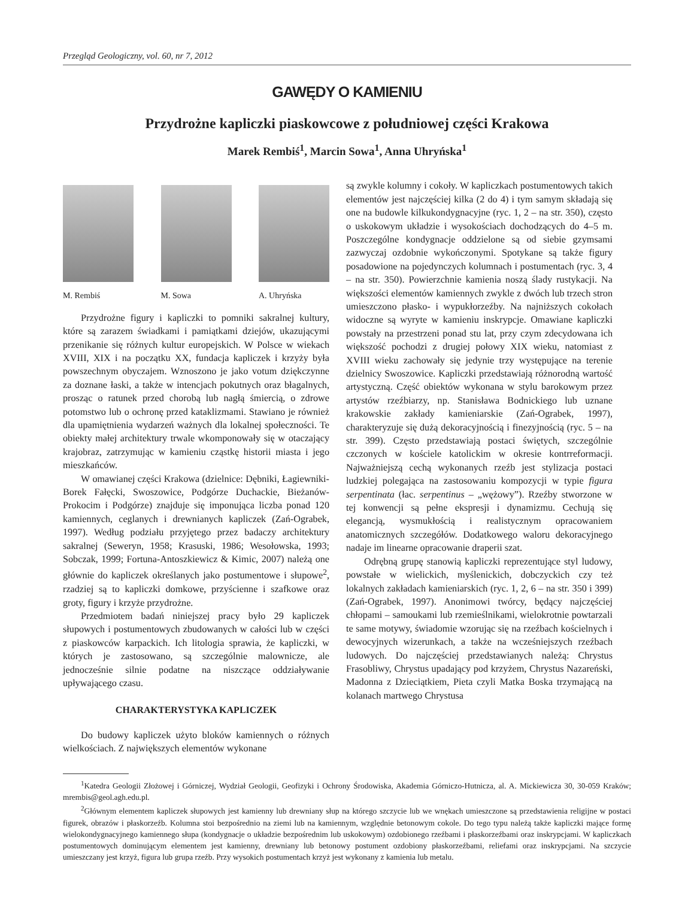Przegląd Geologiczny, vol. 60, nr 7, 2012
GAWĘDY O KAMIENIU
Przydrożne kapliczki piaskowcowe z południowej części Krakowa
Marek Rembiś<sup>1</sup>, Marcin Sowa<sup>1</sup>, Anna Uhryńska<sup>1</sup>
M. Rembiś M. Sowa A. Uhryńska
Przydrożne figury i kapliczki to pomniki sakralnej kultury, które są zarazem świadkami i pamiątkami dziejów, ukazującymi przenikanie się różnych kultur europejskich. W Polsce w wiekach XVIII, XIX i na początku XX, fundacja kapliczek i krzyży była powszechnym obyczajem. Wznoszono je jako votum dziękczynne za doznane łaski, a także w intencjach pokutnych oraz błagalnych, prosząc o ratunek przed chorobą lub nagłą śmiercią, o zdrowe potomstwo lub o ochronę przed kataklizmami. Stawiano je również dla upamiętnienia wydarzeń ważnych dla lokalnej społeczności. Te obiekty małej architektury trwale wkomponowały się w otaczający krajobraz, zatrzymując w kamieniu cząstkę historii miasta i jego mieszkańców.
W omawianej części Krakowa (dzielnice: Dębniki, Łagiewniki-Borek Fałęcki, Swoszowice, Podgórze Duchackie, Bieżanów-Prokocim i Podgórze) znajduje się imponująca liczba ponad 120 kamiennych, ceglanych i drewnianych kapliczek (Zań-Ograbek, 1997). Według podziału przyjętego przez badaczy architektury sakralnej (Seweryn, 1958; Krasuski, 1986; Wesołowska, 1993; Sobczak, 1999; Fortuna-Antoszkiewicz & Kimic, 2007) należą one głównie do kapliczek określanych jako postumentowe i słupowe<sup>2</sup>, rzadziej są to kapliczki domkowe, przyścienne i szafkowe oraz groty, figury i krzyże przydrożne.
Przedmiotem badań niniejszej pracy było 29 kapliczek słupowych i postumentowych zbudowanych w całości lub w części z piaskowców karpackich. Ich litologia sprawia, że kapliczki, w których je zastosowano, są szczególnie malownicze, ale jednocześnie silnie podatne na niszczące oddziaływanie upływającego czasu.
CHARAKTERYSTYKA KAPLICZEK
Do budowy kapliczek użyto bloków kamiennych o różnych wielkościach. Z największych elementów wykonane
są zwykle kolumny i cokoły. W kapliczkach postumentowych takich elementów jest najczęściej kilka (2 do 4) i tym samym składają się one na budowle kilkukondygnacyjne (ryc. 1, 2 – na str. 350), często o uskokowym układzie i wysokościach dochodzących do 4–5 m. Poszczególne kondygnacje oddzielone są od siebie gzymsami zazwyczaj ozdobnie wykończonymi. Spotykane są także figury posadowione na pojedynczych kolumnach i postumentach (ryc. 3, 4 – na str. 350). Powierzchnie kamienia noszą ślady rustykacji. Na większości elementów kamiennych zwykle z dwóch lub trzech stron umieszczono płasko- i wypukłorzeźby. Na najniższych cokołach widoczne są wyryte w kamieniu inskrypcje. Omawiane kapliczki powstały na przestrzeni ponad stu lat, przy czym zdecydowana ich większość pochodzi z drugiej połowy XIX wieku, natomiast z XVIII wieku zachowały się jedynie trzy występujące na terenie dzielnicy Swoszowice. Kapliczki przedstawiają różnorodną wartość artystyczną. Część obiektów wykonana w stylu barokowym przez artystów rzeźbiarzy, np. Stanisława Bodnickiego lub uznane krakowskie zakłady kamieniarskie (Zań-Ograbek, 1997), charakteryzuje się dużą dekoracyjnością i finezyjnością (ryc. 5 – na str. 399). Często przedstawiają postaci świętych, szczególnie czczonych w kościele katolickim w okresie kontrreformacji. Najważniejszą cechą wykonanych rzeźb jest stylizacja postaci ludzkiej polegająca na zastosowaniu kompozycji w typie figura serpentinata (łac. serpentinus – „wężowy”). Rzeźby stworzone w tej konwencji są pełne ekspresji i dynamizmu. Cechują się elegancją, wysmukłością i realistycznym opracowaniem anatomicznych szczegółów. Dodatkowego waloru dekoracyjnego nadaje im linearne opracowanie draperii szat.
Odrębną grupę stanowią kapliczki reprezentujące styl ludowy, powstałe w wielickich, myślenickich, dobczyckich czy też lokalnych zakładach kamieniarskich (ryc. 1, 2, 6 – na str. 350 i 399) (Zań-Ograbek, 1997). Anonimowi twórcy, będący najczęściej chłopami – samoukami lub rzemieślnikami, wielokrotnie powtarzali te same motywy, świadomie wzorując się na rzeźbach kościelnych i dewocyjnych wizerunkach, a także na wcześniejszych rzeźbach ludowych. Do najczęściej przedstawianych należą: Chrystus Frasobliwy, Chrystus upadający pod krzyżem, Chrystus Nazareński, Madonna z Dzieciątkiem, Pieta czyli Matka Boska trzymającą na kolanach martwego Chrystusa
<sup>1</sup> Katedra Geologii Złożowej i Górniczej, Wydział Geologii, Geofizyki i Ochrony Środowiska, Akademia Górniczo-Hutnicza, al. A. Mickiewicza 30, 30-059 Kraków; mrembis@geol.agh.edu.pl.
<sup>2</sup> Głównym elementem kapliczek słupowych jest kamienny lub drewniany słup na którego szczycie lub we wnękach umieszczone są przedstawienia religijne w postaci figurek, obrazów i płaskorzeźb. Kolumna stoi bezpośrednio na ziemi lub na kamiennym, względnie betonowym cokole. Do tego typu należą także kapliczki mające formę wielokondygnacyjnego kamiennego słupa (kondygnacje o układzie bezpośrednim lub uskokowym) ozdobionego rzeźbami i płaskorzeźbami oraz inskrypcjami. W kapliczkach postumentowych dominującym elementem jest kamienny, drewniany lub betonowy postument ozdobiony płaskorzeźbami, reliefami oraz inskrypcjami. Na szczycie umieszczany jest krzyż, figura lub grupa rzeźb. Przy wysokich postumentach krzyż jest wykonany z kamienia lub metalu.